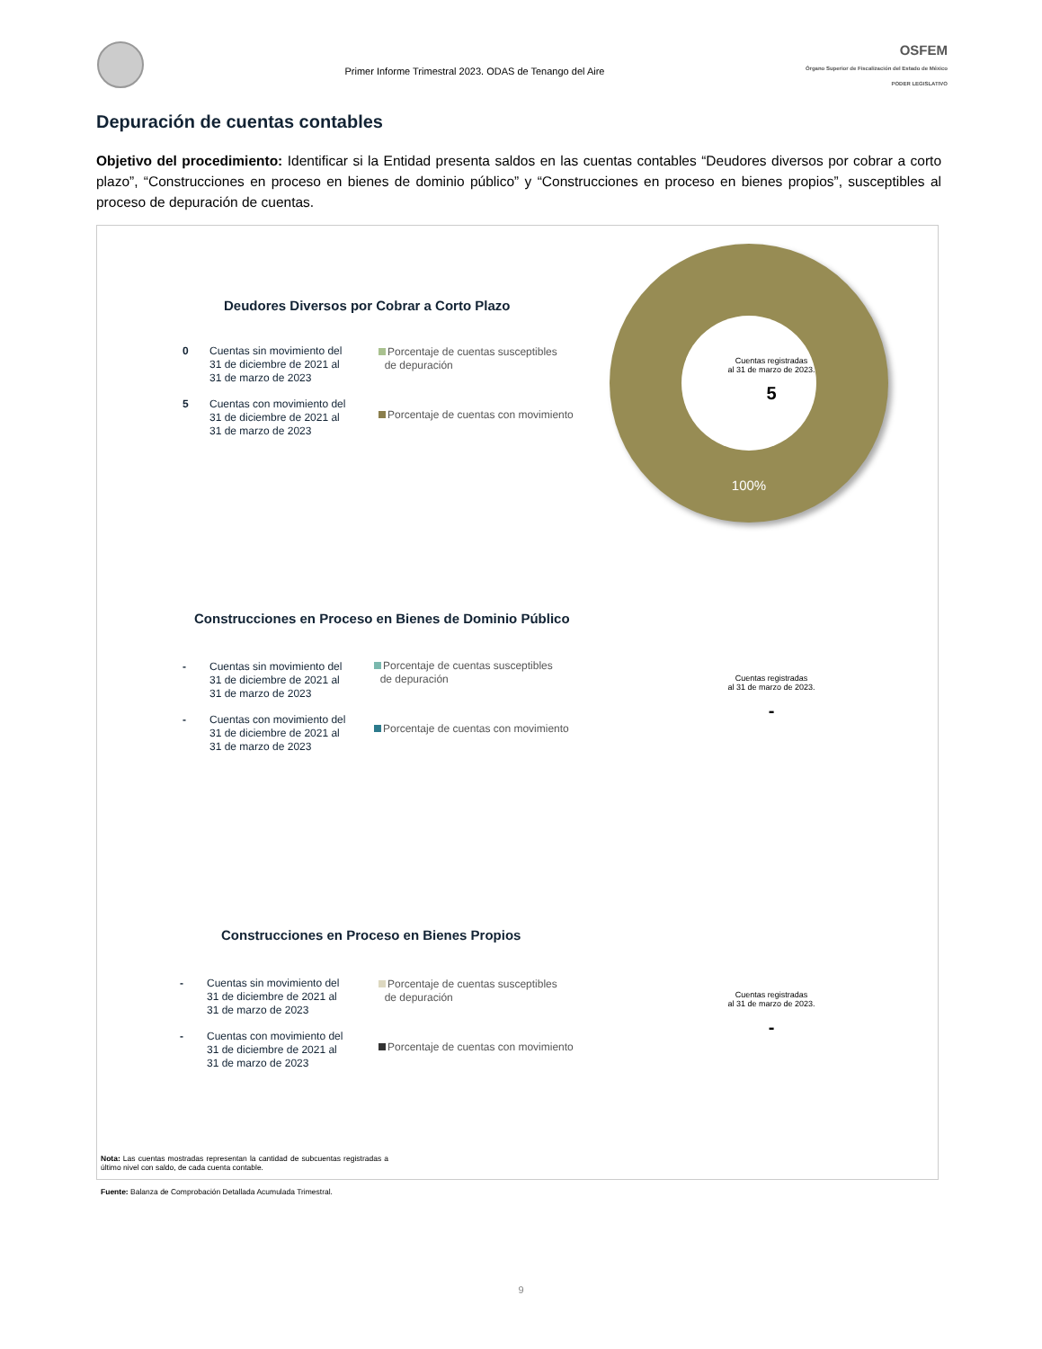Primer Informe Trimestral 2023. ODAS de Tenango del Aire
OSFEM
Órgano Superior de Fiscalización del Estado de México
PODER LEGISLATIVO
Depuración de cuentas contables
Objetivo del procedimiento: Identificar si la Entidad presenta saldos en las cuentas contables “Deudores diversos por cobrar a corto plazo”, “Construcciones en proceso en bienes de dominio público” y “Construcciones en proceso en bienes propios”, susceptibles al proceso de depuración de cuentas.
Deudores Diversos por Cobrar a Corto Plazo
0 Cuentas sin movimiento del
31 de diciembre de 2021 al
31 de marzo de 2023
5 Cuentas con movimiento del
31 de diciembre de 2021 al
31 de marzo de 2023
Porcentaje de cuentas susceptibles
de depuración
Porcentaje de cuentas con movimiento
100%
Cuentas registradas
al 31 de marzo de 2023.
5
Construcciones en Proceso en Bienes de Dominio Público
- Cuentas sin movimiento del
31 de diciembre de 2021 al
31 de marzo de 2023
- Cuentas con movimiento del
31 de diciembre de 2021 al
31 de marzo de 2023
Porcentaje de cuentas susceptibles
de depuración
Porcentaje de cuentas con movimiento
Cuentas registradas
al 31 de marzo de 2023.
-
Construcciones en Proceso en Bienes Propios
- Cuentas sin movimiento del
31 de diciembre de 2021 al
31 de marzo de 2023
- Cuentas con movimiento del
31 de diciembre de 2021 al
31 de marzo de 2023
Porcentaje de cuentas susceptibles
de depuración
Porcentaje de cuentas con movimiento
Cuentas registradas
al 31 de marzo de 2023.
-
Nota: Las cuentas mostradas representan la cantidad de subcuentas registradas a último nivel con saldo, de cada cuenta contable.
Fuente: Balanza de Comprobación Detallada Acumulada Trimestral.
9